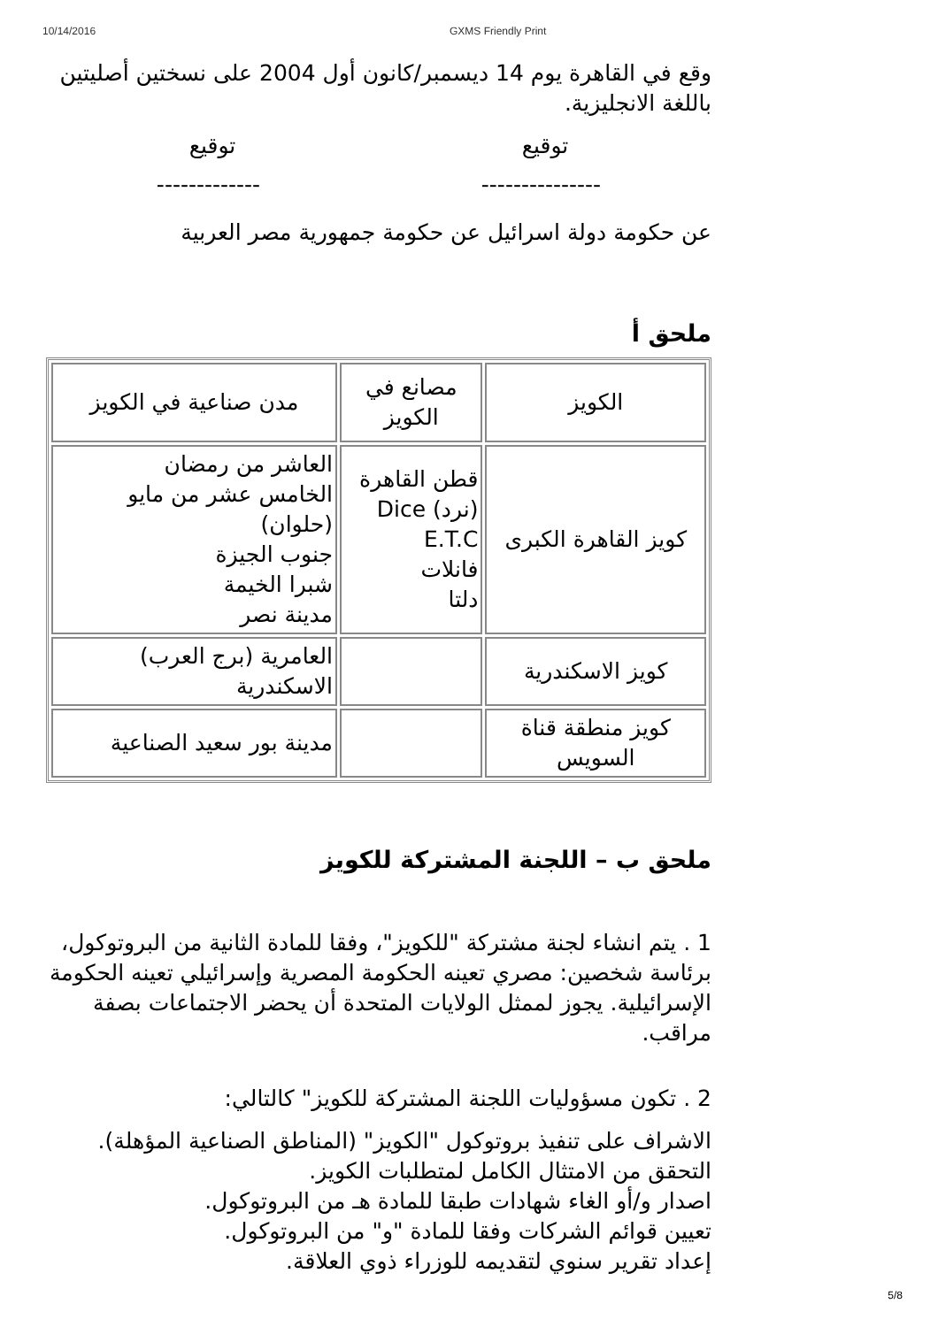10/14/2016 GXMS Friendly Print
وقع في القاهرة يوم 14 ديسمبر/كانون أول 2004 على نسختين أصليتين باللغة الانجليزية.
توقيع توقيع
--------------- -------------
عن حكومة دولة اسرائيل عن حكومة جمهورية مصر العربية
ملحق أ
| الكويز | مصانع في الكويز | مدن صناعية في الكويز |
| كويز القاهرة الكبرى | قطن القاهرة (نرد) Dice E.T.C فانلات دلتا | العاشر من رمضان الخامس عشر من مايو (حلوان) جنوب الجيزة شبرا الخيمة مدينة نصر |
| كويز الاسكندرية | | العامرية (برج العرب) الاسكندرية |
| كويز منطقة قناة السويس | | مدينة بور سعيد الصناعية |
ملحق ب – اللجنة المشتركة للكويز
1 . يتم انشاء لجنة مشتركة "للكويز"، وفقا للمادة الثانية من البروتوكول، برئاسة شخصين: مصري تعينه الحكومة المصرية وإسرائيلي تعينه الحكومة الإسرائيلية. يجوز لممثل الولايات المتحدة أن يحضر الاجتماعات بصفة مراقب.
2 . تكون مسؤوليات اللجنة المشتركة للكويز" كالتالي:
الاشراف على تنفيذ بروتوكول "الكويز" (المناطق الصناعية المؤهلة).
التحقق من الامتثال الكامل لمتطلبات الكويز.
اصدار و/أو الغاء شهادات طبقا للمادة هـ من البروتوكول.
تعيين قوائم الشركات وفقا للمادة "و" من البروتوكول.
إعداد تقرير سنوي لتقديمه للوزراء ذوي العلاقة.
5/8